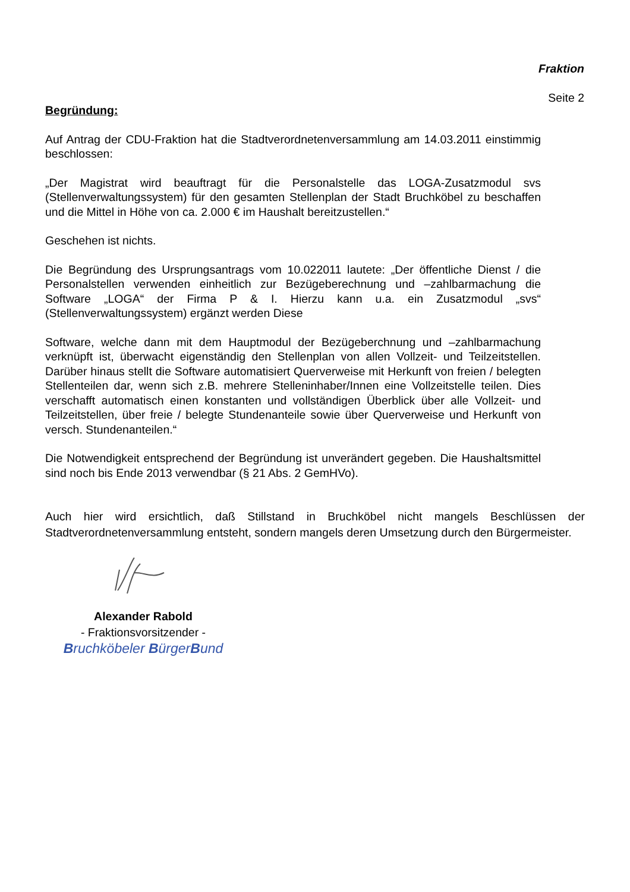Fraktion
Seite 2
Begründung:
Auf Antrag der CDU-Fraktion hat die Stadtverordnetenversammlung am 14.03.2011 einstimmig beschlossen:
„Der Magistrat wird beauftragt für die Personalstelle das LOGA-Zusatzmodul svs (Stellenverwaltungssystem) für den gesamten Stellenplan der Stadt Bruchköbel zu beschaffen und die Mittel in Höhe von ca. 2.000 € im Haushalt bereitzustellen.“
Geschehen ist nichts.
Die Begründung des Ursprungsantrags vom 10.022011 lautete: „Der öffentliche Dienst / die Personalstellen verwenden einheitlich zur Bezügeberechnung und –zahlbarmachung die Software „LOGA“ der Firma P & I. Hierzu kann u.a. ein Zusatzmodul „svs“ (Stellenverwaltungssystem) ergänzt werden Diese
Software, welche dann mit dem Hauptmodul der Bezügeberchnung und –zahlbarmachung verknüpft ist, überwacht eigenständig den Stellenplan von allen Vollzeit- und Teilzeitstellen. Darüber hinaus stellt die Software automatisiert Querverweise mit Herkunft von freien / belegten Stellenteilen dar, wenn sich z.B. mehrere Stelleninhaber/Innen eine Vollzeitstelle teilen. Dies verschafft automatisch einen konstanten und vollständigen Überblick über alle Vollzeit- und Teilzeitstellen, über freie / belegte Stundenanteile sowie über Querverweise und Herkunft von versch. Stundenanteilen.“
Die Notwendigkeit entsprechend der Begründung ist unverändert gegeben. Die Haushaltsmittel sind noch bis Ende 2013 verwendbar (§ 21 Abs. 2 GemHVo).
Auch hier wird ersichtlich, daß Stillstand in Bruchköbel nicht mangels Beschlüssen der Stadtverordnetenversammlung entsteht, sondern mangels deren Umsetzung durch den Bürgermeister.
Alexander Rabold
- Fraktionsvorsitzender -
Bruchköbeler BürgerBund